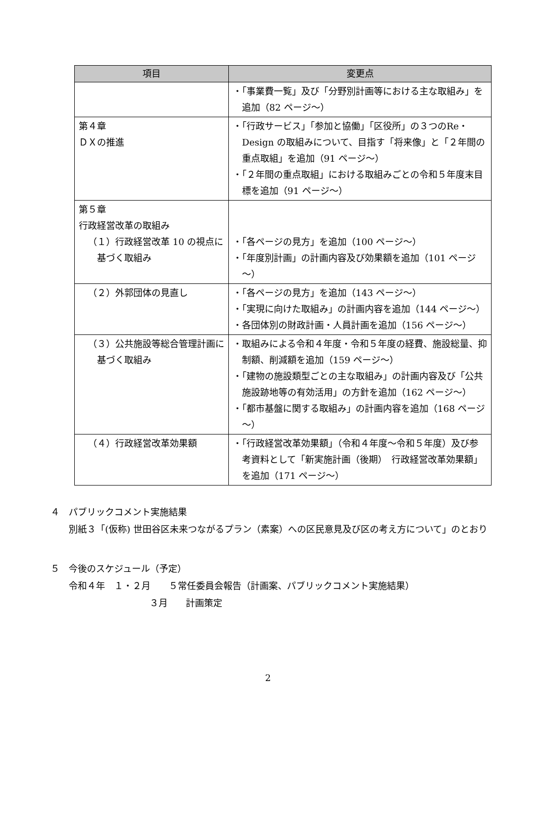| 項目 | 変更点 |
| --- | --- |
| | ・「事業費一覧」及び「分野別計画等における主な取組み」を追加（82 ページ～） |
| 第４章 ＤＸの推進 | ・「行政サービス」「参加と協働」「区役所」の３つのRe・Design の取組みについて、目指す「将来像」と「２年間の重点取組」を追加（91 ページ～） ・「２年間の重点取組」における取組みごとの令和５年度末目標を追加（91 ページ～） |
| 第５章 行政経営改革の取組み （１）行政経営改革 10 の視点に基づく取組み | ・「各ページの見方」を追加（100 ページ～） ・「年度別計画」の計画内容及び効果額を追加（101 ページ～） |
| （２）外郭団体の見直し | ・「各ページの見方」を追加（143 ページ～） ・「実現に向けた取組み」の計画内容を追加（144 ページ～） ・各団体別の財政計画・人員計画を追加（156 ページ～） |
| （３）公共施設等総合管理計画に基づく取組み | ・取組みによる令和４年度・令和５年度の経費、施設総量、抑制額、削減額を追加（159 ページ～） ・「建物の施設類型ごとの主な取組み」の計画内容及び「公共施設跡地等の有効活用」の方針を追加（162 ページ～） ・「都市基盤に関する取組み」の計画内容を追加（168 ページ～） |
| （４）行政経営改革効果額 | ・「行政経営改革効果額」（令和４年度～令和５年度）及び参考資料として「新実施計画（後期） 行政経営改革効果額」を追加（171 ページ～） |
４　パブリックコメント実施結果
　　別紙３「(仮称) 世田谷区未来つながるプラン（素案）への区民意見及び区の考え方について」のとおり
５　今後のスケジュール（予定）
　　令和４年　１・２月　　５常任委員会報告（計画案、パブリックコメント実施結果）
３月　　計画策定
2